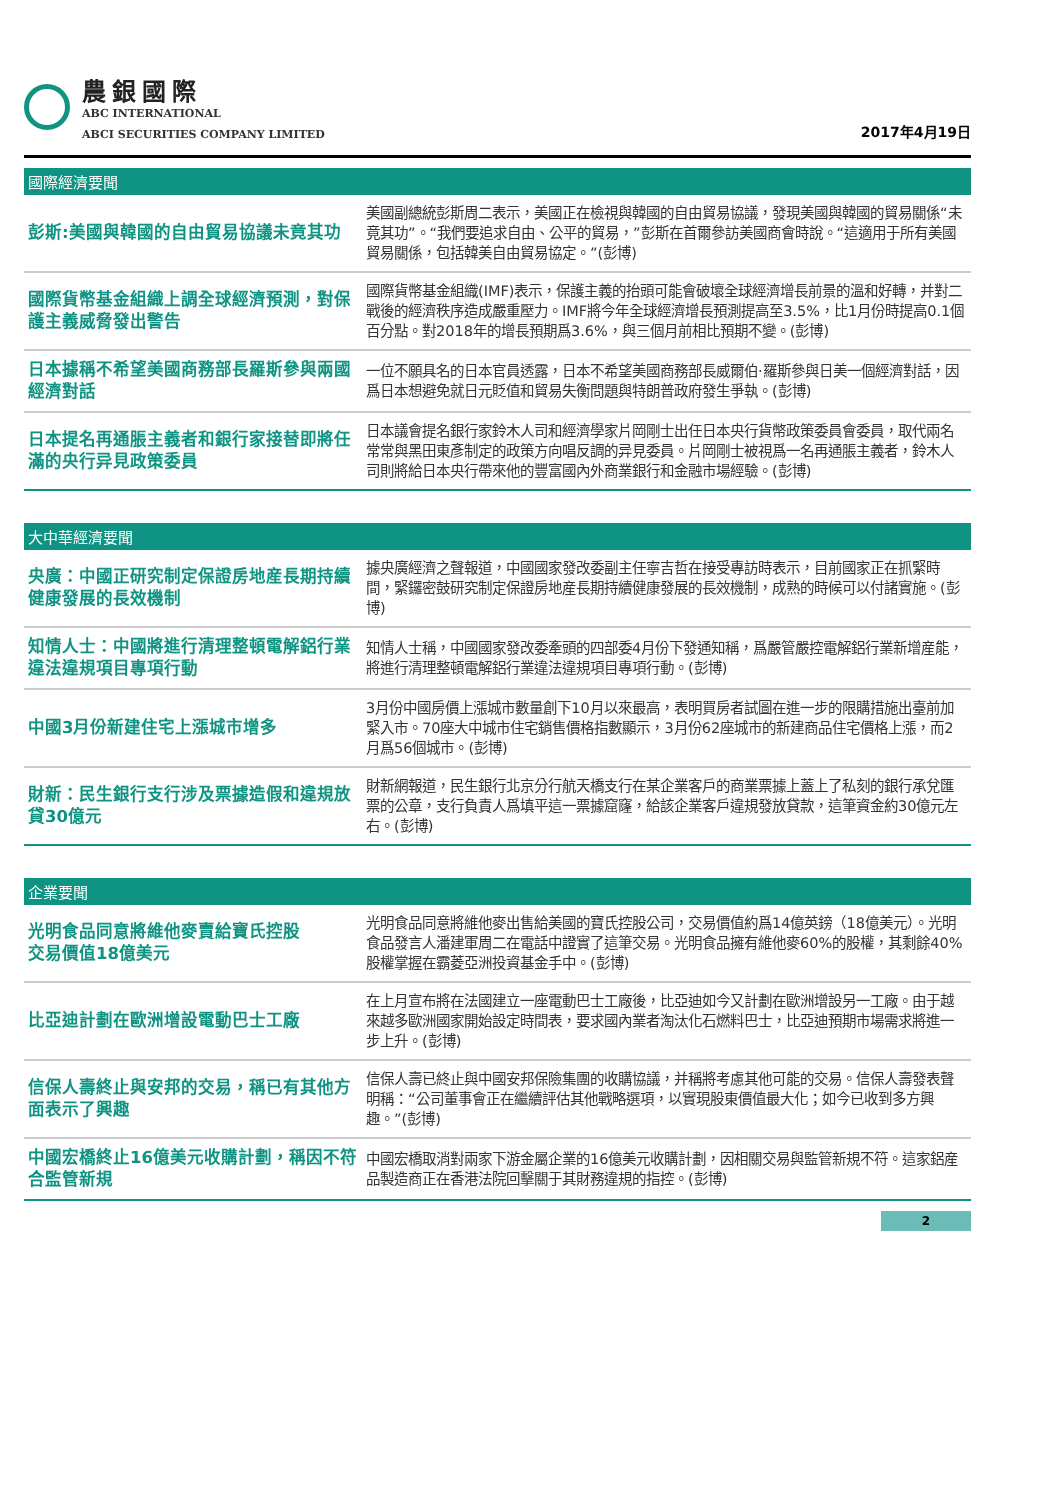農銀國際
ABC INTERNATIONAL
ABCI SECURITIES COMPANY LIMITED
2017年4月19日
國際經濟要聞
| 彭斯:美國與韓國的自由貿易協議未竟其功 | 美國副總統彭斯周二表示，美國正在檢視與韓國的自由貿易協議，發現美國與韓國的貿易關係“未竟其功”。“我們要追求自由、公平的貿易，”彭斯在首爾參訪美國商會時說。“這適用于所有美國貿易關係，包括韓美自由貿易協定。”(彭博) |
| 國際貨幣基金組織上調全球經濟預測，對保護主義威脅發出警告 | 國際貨幣基金組織(IMF)表示，保護主義的抬頭可能會破壞全球經濟增長前景的溫和好轉，并對二戰後的經濟秩序造成嚴重壓力。IMF將今年全球經濟增長預測提高至3.5%，比1月份時提高0.1個百分點。對2018年的增長預期爲3.6%，與三個月前相比預期不變。(彭博) |
| 日本據稱不希望美國商務部長羅斯參與兩國經濟對話 | 一位不願具名的日本官員透露，日本不希望美國商務部長威爾伯·羅斯參與日美一個經濟對話，因爲日本想避免就日元貶值和貿易失衡問題與特朗普政府發生爭執。(彭博) |
| 日本提名再通脹主義者和銀行家接替即將任滿的央行异見政策委員 | 日本議會提名銀行家鈴木人司和經濟學家片岡剛士出任日本央行貨幣政策委員會委員，取代兩名常常與黑田東彥制定的政策方向唱反調的异見委員。片岡剛士被視爲一名再通脹主義者，鈴木人司則將給日本央行帶來他的豐富國內外商業銀行和金融市場經驗。(彭博) |
大中華經濟要聞
| 央廣：中國正研究制定保證房地産長期持續健康發展的長效機制 | 據央廣經濟之聲報道，中國國家發改委副主任寧吉哲在接受專訪時表示，目前國家正在抓緊時間，緊鑼密鼓研究制定保證房地産長期持續健康發展的長效機制，成熟的時候可以付諸實施。(彭博) |
| 知情人士：中國將進行清理整頓電解鋁行業違法違規項目專項行動 | 知情人士稱，中國國家發改委牽頭的四部委4月份下發通知稱，爲嚴管嚴控電解鋁行業新增産能，將進行清理整頓電解鋁行業違法違規項目專項行動。(彭博) |
| 中國3月份新建住宅上漲城市增多 | 3月份中國房價上漲城市數量創下10月以來最高，表明買房者試圖在進一步的限購措施出臺前加緊入市。70座大中城市住宅銷售價格指數顯示，3月份62座城市的新建商品住宅價格上漲，而2月爲56個城市。(彭博) |
| 財新：民生銀行支行涉及票據造假和違規放貸30億元 | 財新網報道，民生銀行北京分行航天橋支行在某企業客戶的商業票據上蓋上了私刻的銀行承兌匯票的公章，支行負責人爲填平這一票據窟窿，給該企業客戶違規發放貸款，這筆資金約30億元左右。(彭博) |
企業要聞
| 光明食品同意將維他麥賣給寶氏控股 交易價值18億美元 | 光明食品同意將維他麥出售給美國的寶氏控股公司，交易價值約爲14億英鎊（18億美元）。光明食品發言人潘建軍周二在電話中證實了這筆交易。光明食品擁有維他麥60%的股權，其剩餘40%股權掌握在霸菱亞洲投資基金手中。(彭博) |
| 比亞迪計劃在歐洲增設電動巴士工廠 | 在上月宣布將在法國建立一座電動巴士工廠後，比亞迪如今又計劃在歐洲增設另一工廠。由于越來越多歐洲國家開始設定時間表，要求國內業者淘汰化石燃料巴士，比亞迪預期市場需求將進一步上升。(彭博) |
| 信保人壽終止與安邦的交易，稱已有其他方面表示了興趣 | 信保人壽已終止與中國安邦保險集團的收購協議，并稱將考慮其他可能的交易。信保人壽發表聲明稱：“公司董事會正在繼續評估其他戰略選項，以實現股東價值最大化；如今已收到多方興趣。”(彭博) |
| 中國宏橋終止16億美元收購計劃，稱因不符合監管新規 | 中國宏橋取消對兩家下游金屬企業的16億美元收購計劃，因相關交易與監管新規不符。這家鋁産品製造商正在香港法院回擊關于其財務違規的指控。(彭博) |
2